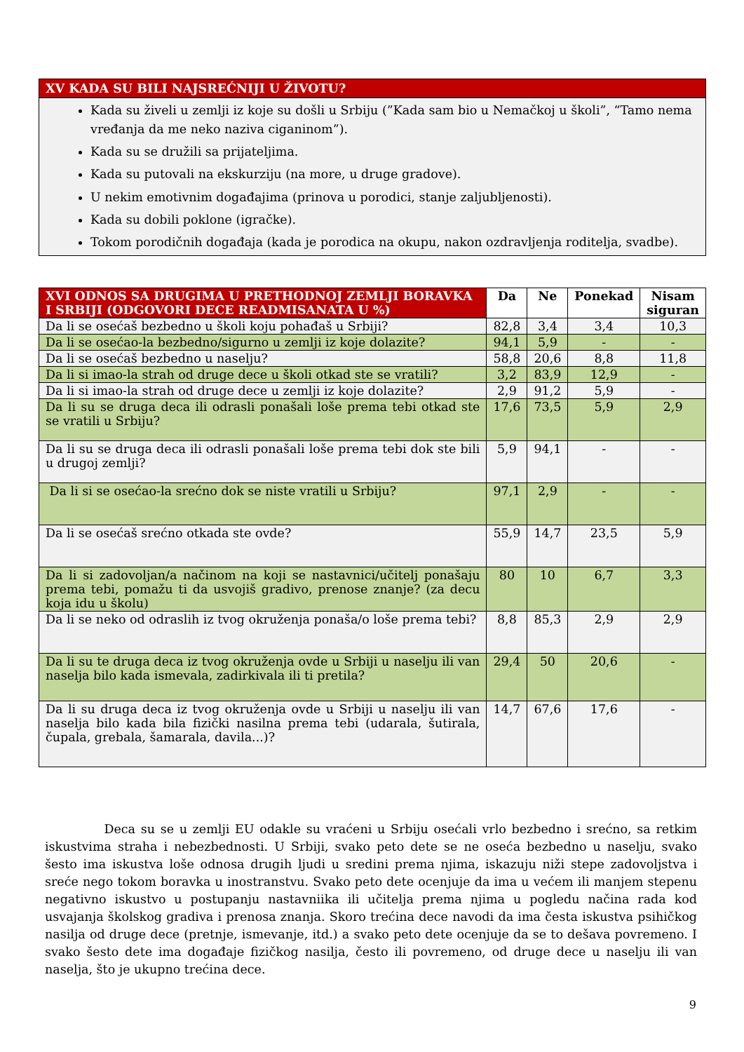XV KADA SU BILI NAJSREĆNIJI U ŽIVOTU?
Kada su živeli u zemlji iz koje su došli u Srbiju (”Kada sam bio u Nemačkoj u školi”, “Tamo nema vređanja da me neko naziva ciganinom”).
Kada su se družili sa prijateljima.
Kada su putovali na ekskurziju (na more, u druge gradove).
U nekim emotivnim događajima (prinova u porodici, stanje zaljubljenosti).
Kada su dobili poklone (igračke).
Tokom porodičnih događaja (kada je porodica na okupu, nakon ozdravljenja roditelja, svadbe).
| XVI ODNOS SA DRUGIMA U PRETHODNOJ ZEMLJI BORAVKA I SRBIJI (ODGOVORI DECE READMISANATA U %) | Da | Ne | Ponekad | Nisam siguran |
| --- | --- | --- | --- | --- |
| Da li se osećaš bezbedno u školi koju pohađaš u Srbiji? | 82,8 | 3,4 | 3,4 | 10,3 |
| Da li se osećao-la bezbedno/sigurno u zemlji iz koje dolazite? | 94,1 | 5,9 | - | - |
| Da li se osećaš bezbedno u naselju? | 58,8 | 20,6 | 8,8 | 11,8 |
| Da li si imao-la strah od druge dece u školi otkad ste se vratili? | 3,2 | 83,9 | 12,9 | - |
| Da li si imao-la strah od druge dece u zemlji iz koje dolazite? | 2,9 | 91,2 | 5,9 | - |
| Da li su se druga deca ili odrasli ponašali loše prema tebi otkad ste se vratili u Srbiju? | 17,6 | 73,5 | 5,9 | 2,9 |
| Da li su se druga deca ili odrasli ponašali loše prema tebi dok ste bili u drugoj zemlji? | 5,9 | 94,1 | - | - |
| Da li si se osećao-la srećno dok se niste vratili u Srbiju? | 97,1 | 2,9 | - | - |
| Da li se osećaš srećno otkada ste ovde? | 55,9 | 14,7 | 23,5 | 5,9 |
| Da li si zadovoljan/a načinom na koji se nastavnici/učitelj ponašaju prema tebi, pomažu ti da usvojiš gradivo, prenose znanje? (za decu koja idu u školu) | 80 | 10 | 6,7 | 3,3 |
| Da li se neko od odraslih iz tvog okruženja ponaša/o loše prema tebi? | 8,8 | 85,3 | 2,9 | 2,9 |
| Da li su te druga deca iz tvog okruženja ovde u Srbiji u naselju ili van naselja bilo kada ismevala, zadirkivala ili ti pretila? | 29,4 | 50 | 20,6 | - |
| Da li su druga deca iz tvog okruženja ovde u Srbiji u naselju ili van naselja bilo kada bila fizički nasilna prema tebi (udarala, šutirala, čupala, grebala, šamarala, davila...)? | 14,7 | 67,6 | 17,6 | - |
Deca su se u zemlji EU odakle su vraćeni u Srbiju osećali vrlo bezbedno i srećno, sa retkim iskustvima straha i nebezbednosti. U Srbiji, svako peto dete se ne oseća bezbedno u naselju, svako šesto ima iskustva loše odnosa drugih ljudi u sredini prema njima, iskazuju niži stepe zadovoljstva i sreće nego tokom boravka u inostranstvu. Svako peto dete ocenjuje da ima u većem ili manjem stepenu negativno iskustvo u postupanju nastavniika ili učitelja prema njima u pogledu načina rada kod usvajanja školskog gradiva i prenosa znanja. Skoro trećina dece navodi da ima česta iskustva psihičkog nasilja od druge dece (pretnje, ismevanje, itd.) a svako peto dete ocenjuje da se to dešava povremeno. I svako šesto dete ima događaje fizičkog nasilja, često ili povremeno, od druge dece u naselju ili van naselja, što je ukupno trećina dece.
9